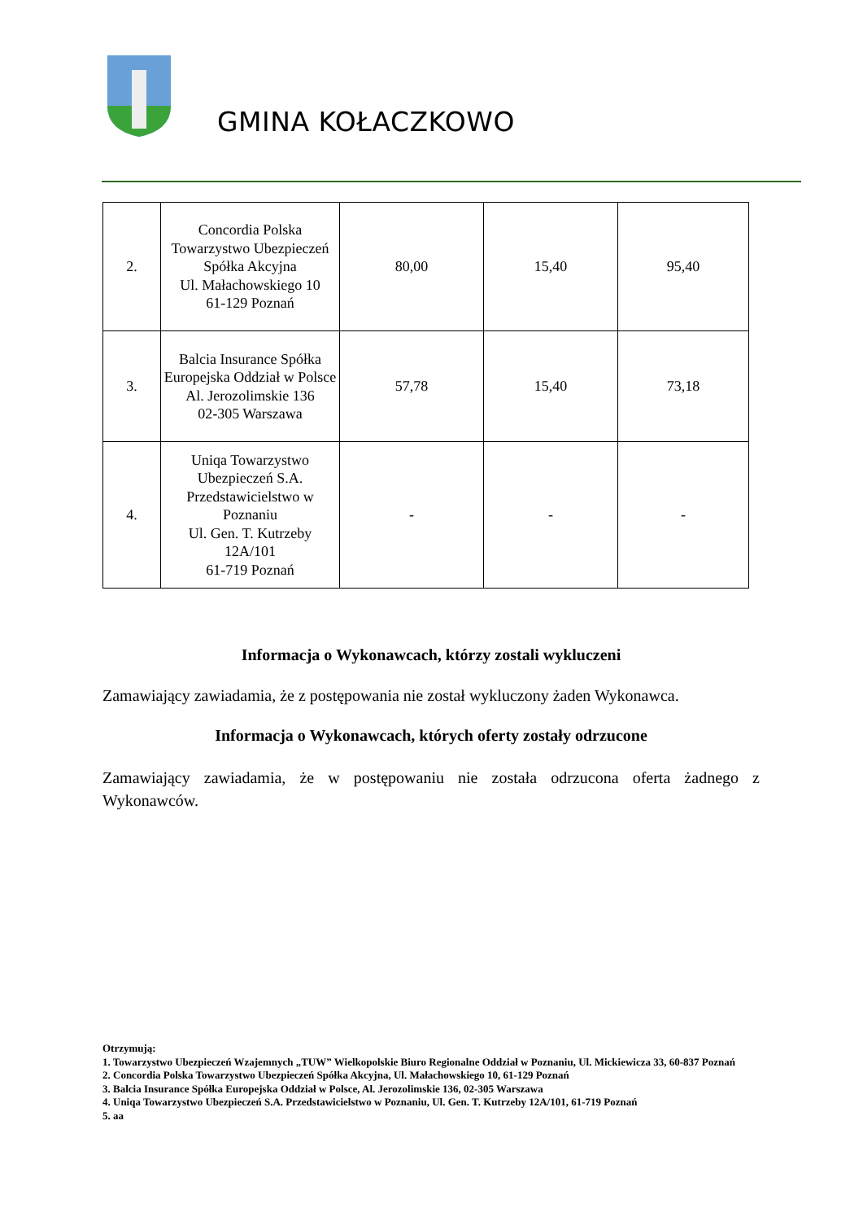GMINA KOŁACZKOWO
| 2. | Concordia Polska Towarzystwo Ubezpieczeń Spółka Akcyjna Ul. Małachowskiego 10 61-129 Poznań | 80,00 | 15,40 | 95,40 |
| 3. | Balcia Insurance Spółka Europejska Oddział w Polsce Al. Jerozolimskie 136 02-305 Warszawa | 57,78 | 15,40 | 73,18 |
| 4. | Uniqa Towarzystwo Ubezpieczeń S.A. Przedstawicielstwo w Poznaniu Ul. Gen. T. Kutrzeby 12A/101 61-719 Poznań | - | - | - |
Informacja o Wykonawcach, którzy zostali wykluczeni
Zamawiający zawiadamia, że z postępowania nie został wykluczony żaden Wykonawca.
Informacja o Wykonawcach, których oferty zostały odrzucone
Zamawiający zawiadamia, że w postępowaniu nie została odrzucona oferta żadnego z Wykonawców.
Otrzymują:
1. Towarzystwo Ubezpieczeń Wzajemnych „TUW” Wielkopolskie Biuro Regionalne Oddział w Poznaniu, Ul. Mickiewicza 33, 60-837 Poznań
2. Concordia Polska Towarzystwo Ubezpieczeń Spółka Akcyjna, Ul. Małachowskiego 10, 61-129 Poznań
3. Balcia Insurance Spółka Europejska Oddział w Polsce, Al. Jerozolimskie 136, 02-305 Warszawa
4. Uniqa Towarzystwo Ubezpieczeń S.A. Przedstawicielstwo w Poznaniu, Ul. Gen. T. Kutrzeby 12A/101, 61-719 Poznań
5. aa